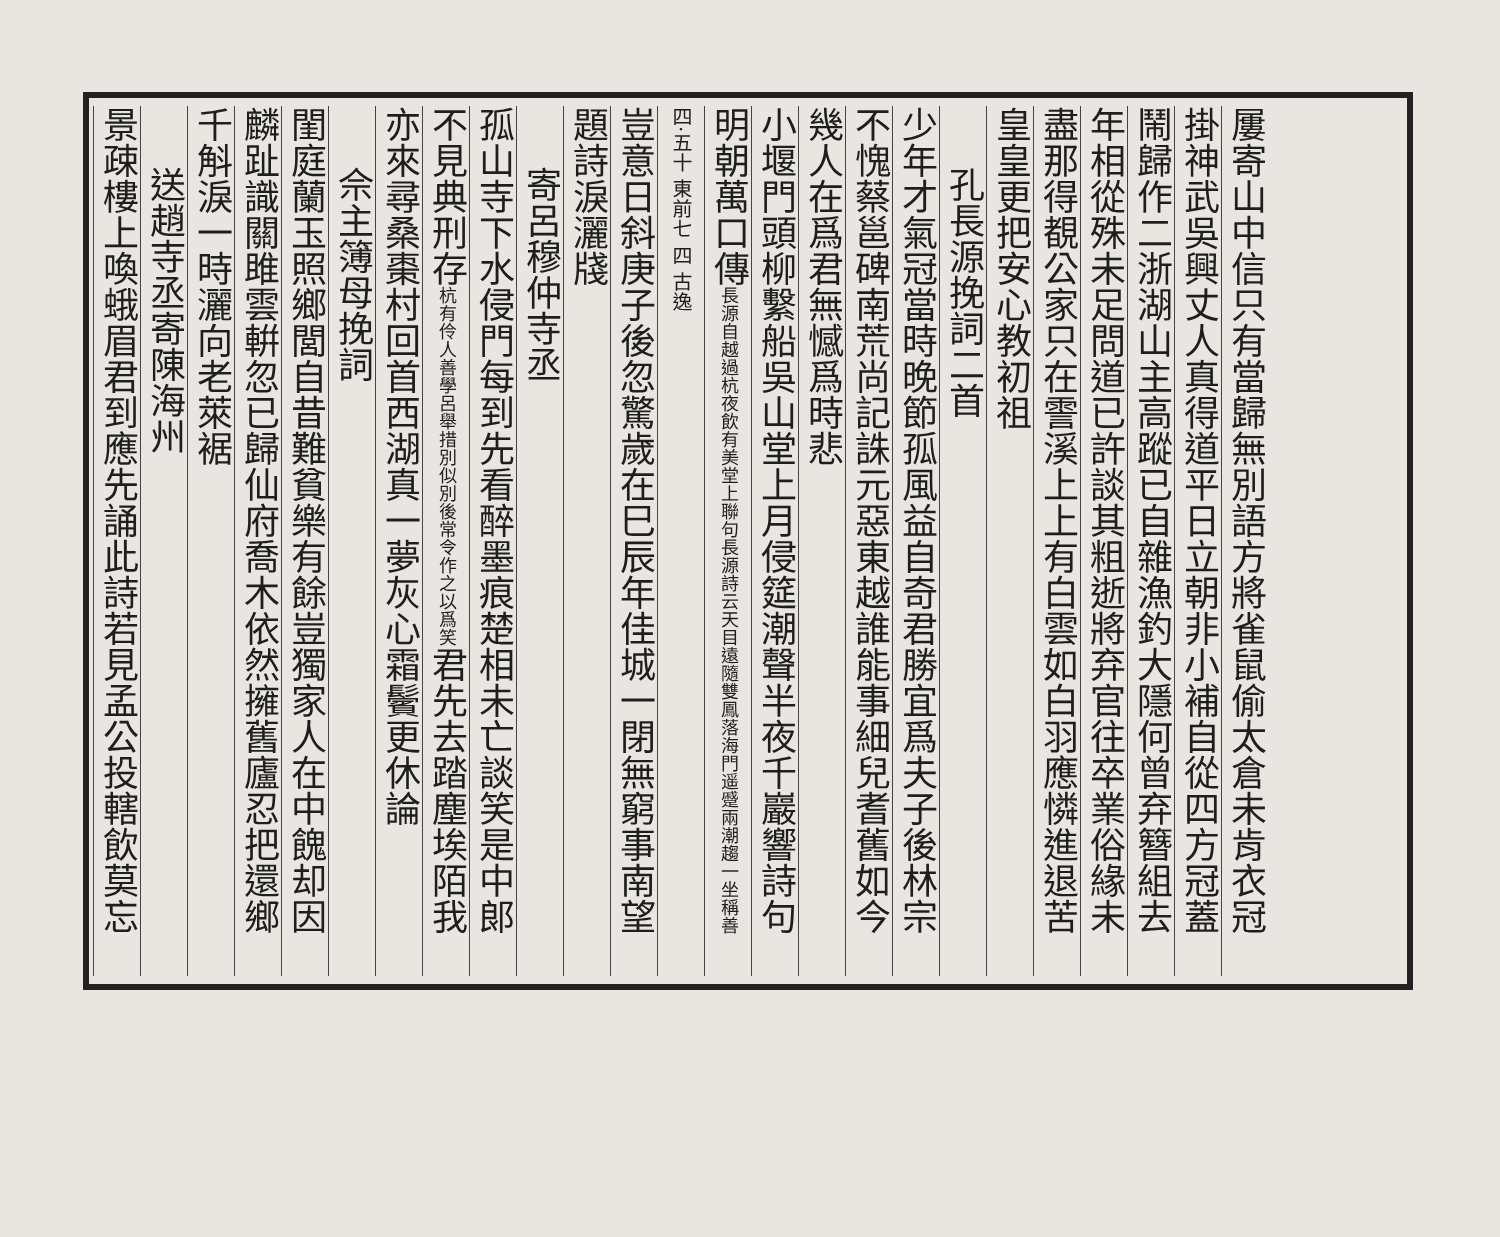屢寄山中信只有當歸無別語方將雀鼠偷太倉未肯衣冠
掛神武吳興丈人真得道平日立朝非小補自從四方冠蓋
鬧歸作二浙湖山主高蹤已自雜漁釣大隱何曾弃簪組去
年相從殊未足問道已許談其粗逝將弃官往卒業俗緣未
盡那得覩公家只在霅溪上上有白雲如白羽應憐進退苦
皇皇更把安心教初祖
孔長源挽詞二首
少年才氣冠當時晚節孤風益自奇君勝宜爲夫子後林宗
不愧蔡邕碑南荒尚記誅元惡東越誰能事細兒耆舊如今
幾人在爲君無憾爲時悲
小堰門頭柳繫船吳山堂上月侵筵潮聲半夜千巖響詩句
明朝萬口傳長源自越過杭夜飲有美堂上聯句長源詩云天目遠隨雙鳳落海門遥蹙兩潮趨一坐稱善
四·五十 東前七 四 古逸
豈意日斜庚子後忽驚歲在巳辰年佳城一閉無窮事南望
題詩淚灑牋
寄呂穆仲寺丞
孤山寺下水侵門每到先看醉墨痕楚相未亡談笑是中郎
不見典刑存杭有伶人善學呂舉措別似別後常令作之以爲笑君先去踏塵埃陌我
亦來尋桑棗村回首西湖真一夢灰心霜鬢更休論
佘主簿母挽詞
閨庭蘭玉照鄉閭自昔難貧樂有餘豈獨家人在中餽却因
麟趾識關雎雲輧忽已歸仙府喬木依然擁舊廬忍把還鄉
千斛淚一時灑向老萊裾
送趙寺丞寄陳海州
景疎樓上喚蛾眉君到應先誦此詩若見孟公投轄飲莫忘